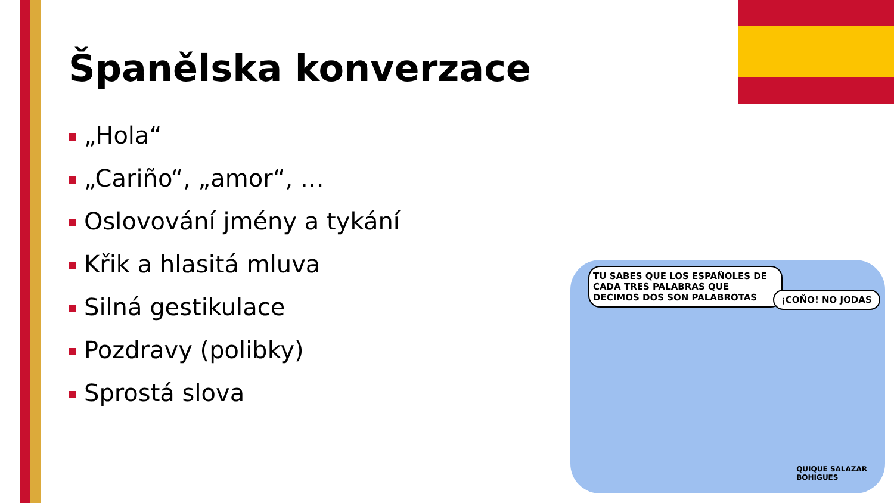Španělska konverzace
„Hola“
„Cariño“, „amor“, …
Oslovování jmény a tykání
Křik a hlasitá mluva
Silná gestikulace
Pozdravy (polibky)
Sprostá slova
TU SABES QUE LOS ESPAÑOLES DE CADA TRES PALABRAS QUE DECIMOS DOS SON PALABROTAS
¡COÑO! NO JODAS
QUIQUE SALAZAR
BOHIGUES